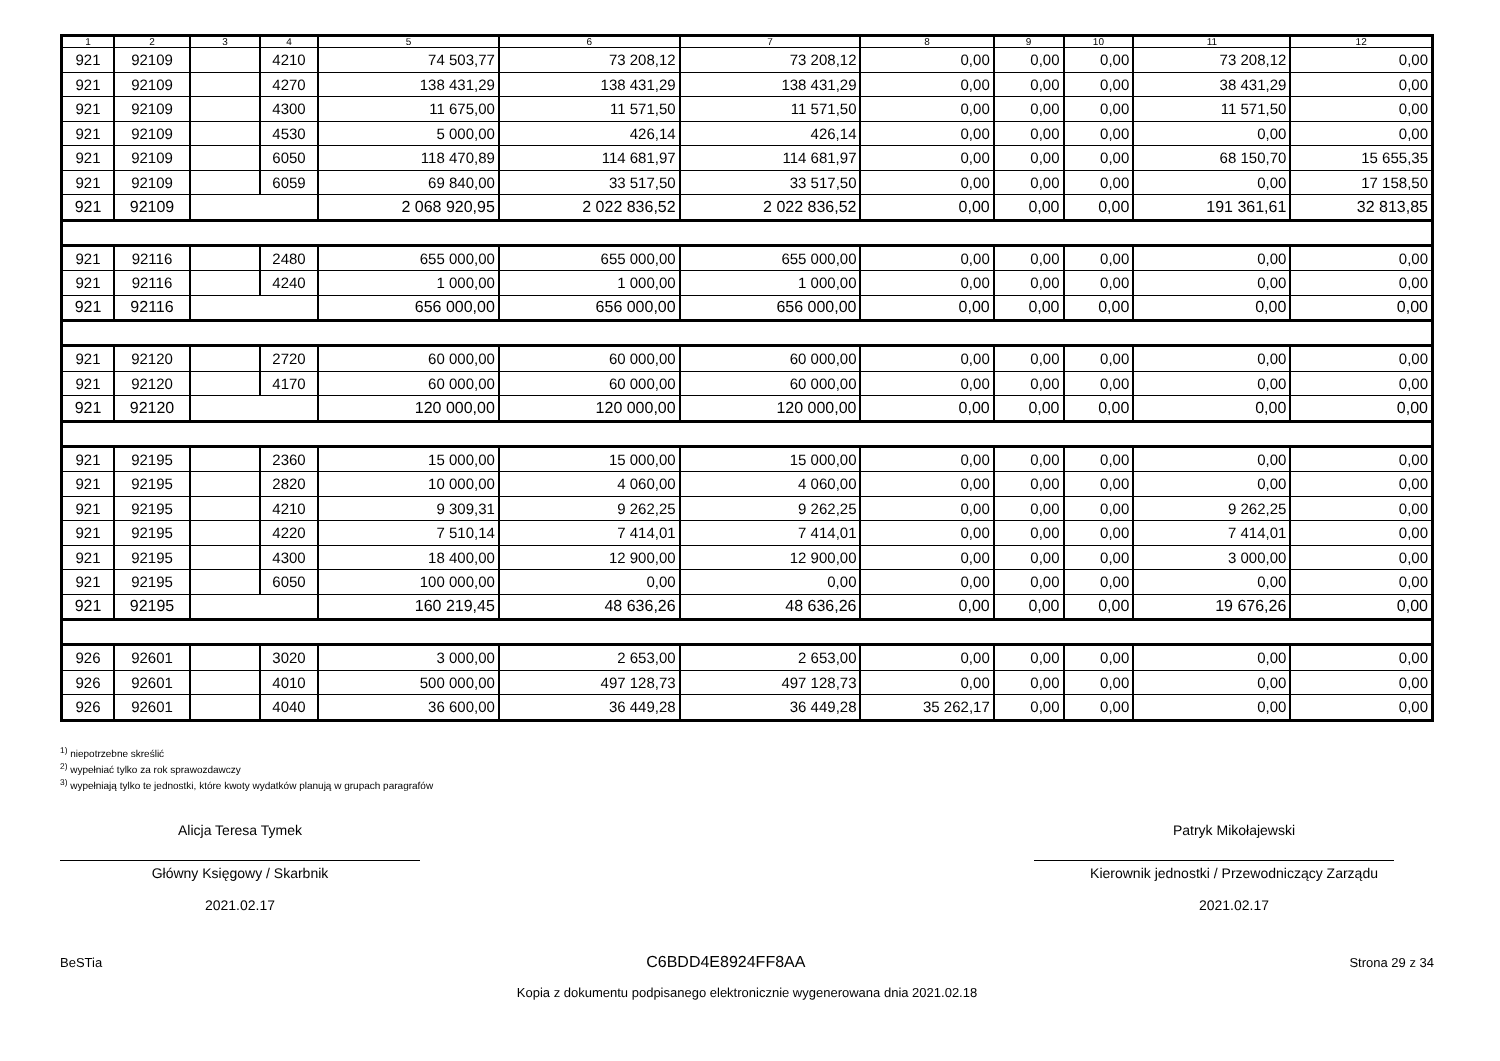| 1 | 2 | 3 | 4 | 5 | 6 | 7 | 8 | 9 | 10 | 11 | 12 |
| --- | --- | --- | --- | --- | --- | --- | --- | --- | --- | --- | --- |
| 921 | 92109 | | 4210 | 74 503,77 | 73 208,12 | 73 208,12 | 0,00 | 0,00 | 0,00 | 73 208,12 | 0,00 |
| 921 | 92109 | | 4270 | 138 431,29 | 138 431,29 | 138 431,29 | 0,00 | 0,00 | 0,00 | 38 431,29 | 0,00 |
| 921 | 92109 | | 4300 | 11 675,00 | 11 571,50 | 11 571,50 | 0,00 | 0,00 | 0,00 | 11 571,50 | 0,00 |
| 921 | 92109 | | 4530 | 5 000,00 | 426,14 | 426,14 | 0,00 | 0,00 | 0,00 | 0,00 | 0,00 |
| 921 | 92109 | | 6050 | 118 470,89 | 114 681,97 | 114 681,97 | 0,00 | 0,00 | 0,00 | 68 150,70 | 15 655,35 |
| 921 | 92109 | | 6059 | 69 840,00 | 33 517,50 | 33 517,50 | 0,00 | 0,00 | 0,00 | 0,00 | 17 158,50 |
| 921 | 92109 | | | 2 068 920,95 | 2 022 836,52 | 2 022 836,52 | 0,00 | 0,00 | 0,00 | 191 361,61 | 32 813,85 |
| 921 | 92116 | | 2480 | 655 000,00 | 655 000,00 | 655 000,00 | 0,00 | 0,00 | 0,00 | 0,00 | 0,00 |
| 921 | 92116 | | 4240 | 1 000,00 | 1 000,00 | 1 000,00 | 0,00 | 0,00 | 0,00 | 0,00 | 0,00 |
| 921 | 92116 | | | 656 000,00 | 656 000,00 | 656 000,00 | 0,00 | 0,00 | 0,00 | 0,00 | 0,00 |
| 921 | 92120 | | 2720 | 60 000,00 | 60 000,00 | 60 000,00 | 0,00 | 0,00 | 0,00 | 0,00 | 0,00 |
| 921 | 92120 | | 4170 | 60 000,00 | 60 000,00 | 60 000,00 | 0,00 | 0,00 | 0,00 | 0,00 | 0,00 |
| 921 | 92120 | | | 120 000,00 | 120 000,00 | 120 000,00 | 0,00 | 0,00 | 0,00 | 0,00 | 0,00 |
| 921 | 92195 | | 2360 | 15 000,00 | 15 000,00 | 15 000,00 | 0,00 | 0,00 | 0,00 | 0,00 | 0,00 |
| 921 | 92195 | | 2820 | 10 000,00 | 4 060,00 | 4 060,00 | 0,00 | 0,00 | 0,00 | 0,00 | 0,00 |
| 921 | 92195 | | 4210 | 9 309,31 | 9 262,25 | 9 262,25 | 0,00 | 0,00 | 0,00 | 9 262,25 | 0,00 |
| 921 | 92195 | | 4220 | 7 510,14 | 7 414,01 | 7 414,01 | 0,00 | 0,00 | 0,00 | 7 414,01 | 0,00 |
| 921 | 92195 | | 4300 | 18 400,00 | 12 900,00 | 12 900,00 | 0,00 | 0,00 | 0,00 | 3 000,00 | 0,00 |
| 921 | 92195 | | 6050 | 100 000,00 | 0,00 | 0,00 | 0,00 | 0,00 | 0,00 | 0,00 | 0,00 |
| 921 | 92195 | | | 160 219,45 | 48 636,26 | 48 636,26 | 0,00 | 0,00 | 0,00 | 19 676,26 | 0,00 |
| 926 | 92601 | | 3020 | 3 000,00 | 2 653,00 | 2 653,00 | 0,00 | 0,00 | 0,00 | 0,00 | 0,00 |
| 926 | 92601 | | 4010 | 500 000,00 | 497 128,73 | 497 128,73 | 0,00 | 0,00 | 0,00 | 0,00 | 0,00 |
| 926 | 92601 | | 4040 | 36 600,00 | 36 449,28 | 36 449,28 | 35 262,17 | 0,00 | 0,00 | 0,00 | 0,00 |
<sup>1)</sup> niepotrzebne skreślić
<sup>2)</sup> wypełniać tylko za rok sprawozdawczy
<sup>3)</sup> wypełniają tylko te jednostki, które kwoty wydatków planują w grupach paragrafów
Alicja Teresa Tymek
Główny Księgowy / Skarbnik
2021.02.17
Patryk Mikołajewski
Kierownik jednostki / Przewodniczący Zarządu
2021.02.17
BeSTia C6BDD4E8924FF8AA Strona 29 z 34
Kopia z dokumentu podpisanego elektronicznie wygenerowana dnia 2021.02.18